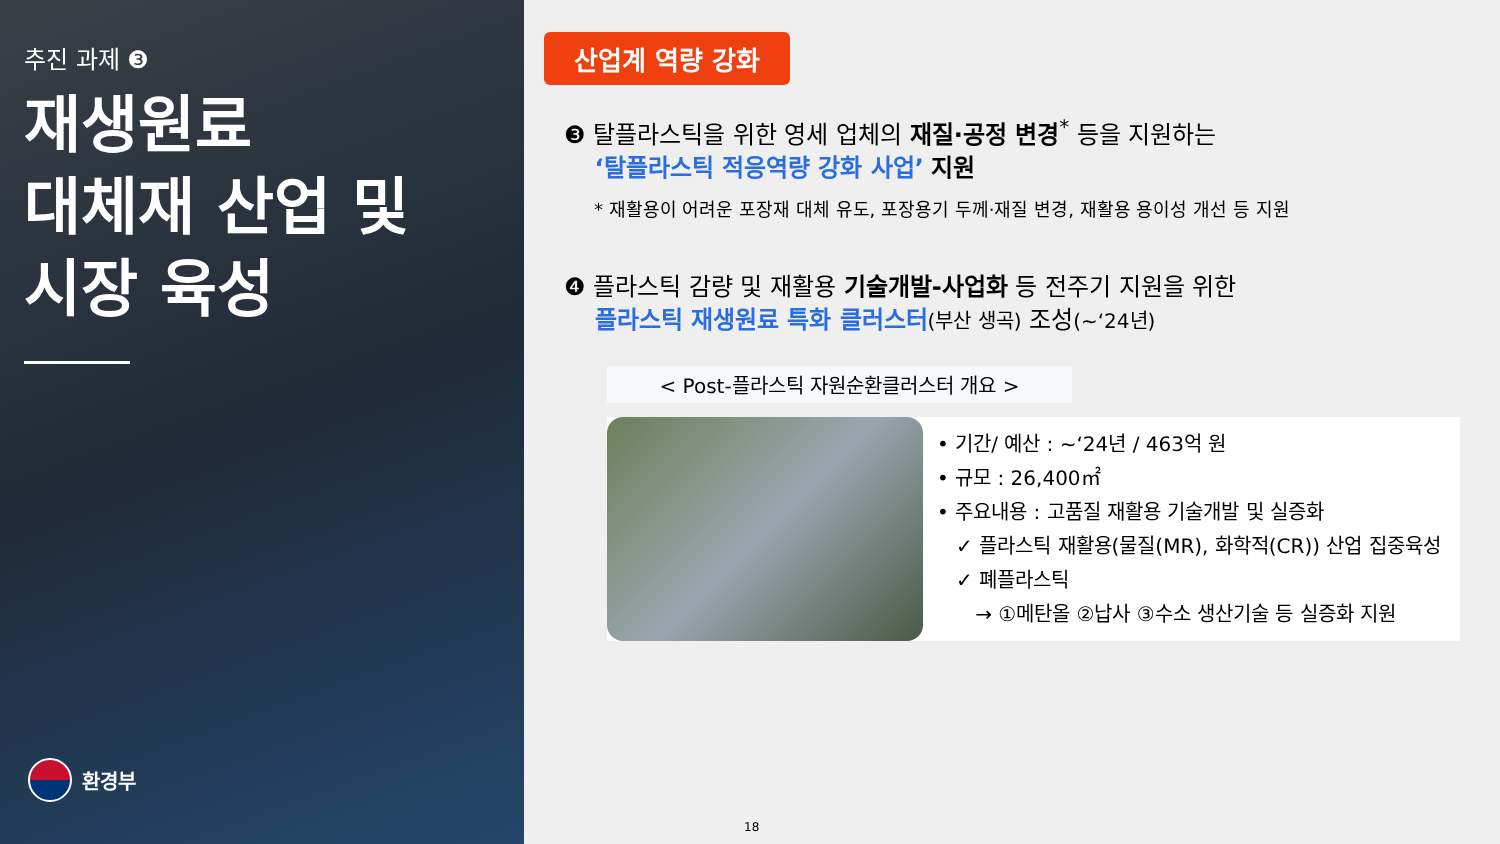추진 과제 ❸
재생원료
대체재 산업 및
시장 육성
환경부
산업계 역량 강화
❸ 탈플라스틱을 위한 영세 업체의 재질·공정 변경<sup>*</sup> 등을 지원하는
‘탈플라스틱 적응역량 강화 사업’ 지원
* 재활용이 어려운 포장재 대체 유도, 포장용기 두께·재질 변경, 재활용 용이성 개선 등 지원
❹ 플라스틱 감량 및 재활용 기술개발-사업화 등 전주기 지원을 위한
플라스틱 재생원료 특화 클러스터(부산 생곡) 조성(~‘24년)
< Post-플라스틱 자원순환클러스터 개요 >
• 기간/ 예산 : ~‘24년 / 463억 원
• 규모 : 26,400㎡
• 주요내용 : 고품질 재활용 기술개발 및 실증화
✓ 플라스틱 재활용(물질(MR), 화학적(CR)) 산업 집중육성
✓ 폐플라스틱
→ ①메탄올 ②납사 ③수소 생산기술 등 실증화 지원
18